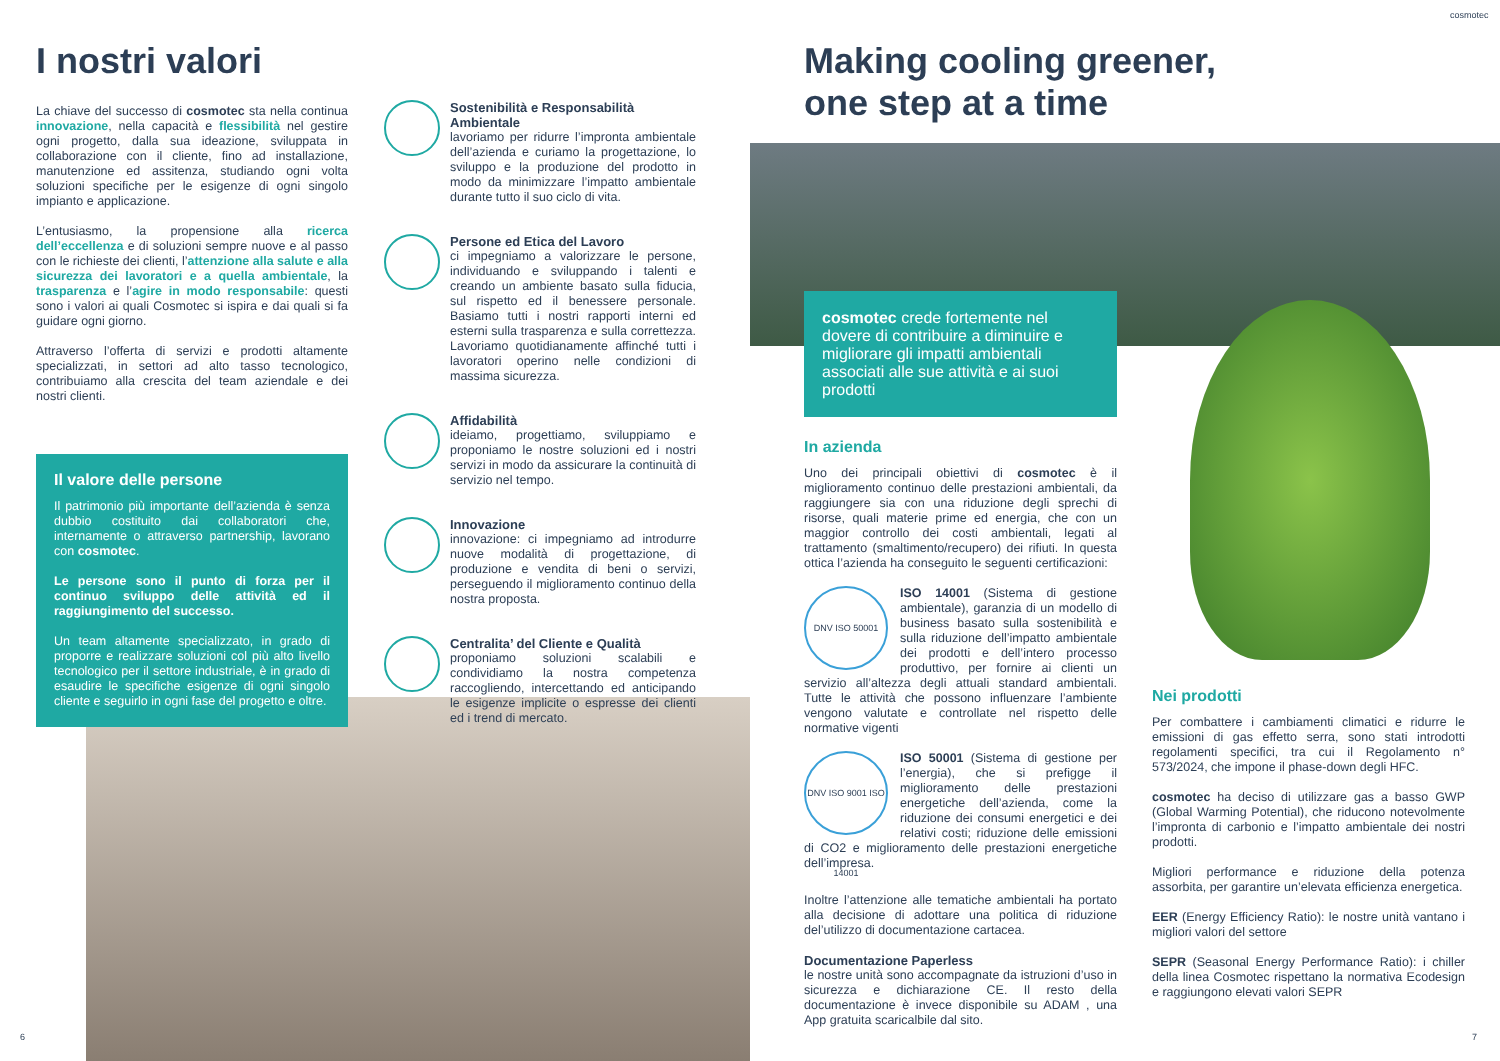cosmotec
I nostri valori
La chiave del successo di cosmotec sta nella continua innovazione, nella capacità e flessibilità nel gestire ogni progetto, dalla sua ideazione, sviluppata in collaborazione con il cliente, fino ad installazione, manutenzione ed assitenza, studiando ogni volta soluzioni specifiche per le esigenze di ogni singolo impianto e applicazione.
L’entusiasmo, la propensione alla ricerca dell’eccellenza e di soluzioni sempre nuove e al passo con le richieste dei clienti, l’attenzione alla salute e alla sicurezza dei lavoratori e a quella ambientale, la trasparenza e l’agire in modo responsabile: questi sono i valori ai quali Cosmotec si ispira e dai quali si fa guidare ogni giorno.
Attraverso l’offerta di servizi e prodotti altamente specializzati, in settori ad alto tasso tecnologico, contribuiamo alla crescita del team aziendale e dei nostri clienti.
Il valore delle persone
Il patrimonio più importante dell’azienda è senza dubbio costituito dai collaboratori che, internamente o attraverso partnership, lavorano con cosmotec.
Le persone sono il punto di forza per il continuo sviluppo delle attività ed il raggiungimento del successo.
Un team altamente specializzato, in grado di proporre e realizzare soluzioni col più alto livello tecnologico per il settore industriale, è in grado di esaudire le specifiche esigenze di ogni singolo cliente e seguirlo in ogni fase del progetto e oltre.
Sostenibilità e Responsabilità Ambientale
lavoriamo per ridurre l’impronta ambientale dell’azienda e curiamo la progettazione, lo sviluppo e la produzione del prodotto in modo da minimizzare l’impatto ambientale durante tutto il suo ciclo di vita.
Persone ed Etica del Lavoro
ci impegniamo a valorizzare le persone, individuando e sviluppando i talenti e creando un ambiente basato sulla fiducia, sul rispetto ed il benessere personale. Basiamo tutti i nostri rapporti interni ed esterni sulla trasparenza e sulla correttezza. Lavoriamo quotidianamente affinché tutti i lavoratori operino nelle condizioni di massima sicurezza.
Affidabilità
ideiamo, progettiamo, sviluppiamo e proponiamo le nostre soluzioni ed i nostri servizi in modo da assicurare la continuità di servizio nel tempo.
Innovazione
innovazione: ci impegniamo ad introdurre nuove modalità di progettazione, di produzione e vendita di beni o servizi, perseguendo il miglioramento continuo della nostra proposta.
Centralita’ del Cliente e Qualità
proponiamo soluzioni scalabili e condividiamo la nostra competenza raccogliendo, intercettando ed anticipando le esigenze implicite o espresse dei clienti ed i trend di mercato.
6
Making cooling greener,
one step at a time
cosmotec crede fortemente nel dovere di contribuire a diminuire e migliorare gli impatti ambientali associati alle sue attività e ai suoi prodotti
In azienda
Uno dei principali obiettivi di cosmotec è il miglioramento continuo delle prestazioni ambientali, da raggiungere sia con una riduzione degli sprechi di risorse, quali materie prime ed energia, che con un maggior controllo dei costi ambientali, legati al trattamento (smaltimento/recupero) dei rifiuti. In questa ottica l’azienda ha conseguito le seguenti certificazioni:
DNV ISO 50001 ISO 14001 (Sistema di gestione ambientale), garanzia di un modello di business basato sulla sostenibilità e sulla riduzione dell’impatto ambientale dei prodotti e dell’intero processo produttivo, per fornire ai clienti un servizio all’altezza degli attuali standard ambientali. Tutte le attività che possono influenzare l’ambiente vengono valutate e controllate nel rispetto delle normative vigenti
DNV ISO 9001 ISO 14001 ISO 50001 (Sistema di gestione per l’energia), che si prefigge il miglioramento delle prestazioni energetiche dell’azienda, come la riduzione dei consumi energetici e dei relativi costi; riduzione delle emissioni di CO2 e miglioramento delle prestazioni energetiche dell’impresa.
Inoltre l’attenzione alle tematiche ambientali ha portato alla decisione di adottare una politica di riduzione del’utilizzo di documentazione cartacea.
Documentazione Paperless
le nostre unità sono accompagnate da istruzioni d’uso in sicurezza e dichiarazione CE. Il resto della documentazione è invece disponibile su ADAM , una App gratuita scaricalbile dal sito.
Nei prodotti
Per combattere i cambiamenti climatici e ridurre le emissioni di gas effetto serra, sono stati introdotti regolamenti specifici, tra cui il Regolamento n° 573/2024, che impone il phase-down degli HFC.
cosmotec ha deciso di utilizzare gas a basso GWP (Global Warming Potential), che riducono notevolmente l’impronta di carbonio e l’impatto ambientale dei nostri prodotti.
Migliori performance e riduzione della potenza assorbita, per garantire un’elevata efficienza energetica.
EER (Energy Efficiency Ratio): le nostre unità vantano i migliori valori del settore
SEPR (Seasonal Energy Performance Ratio): i chiller della linea Cosmotec rispettano la normativa Ecodesign e raggiungono elevati valori SEPR
7